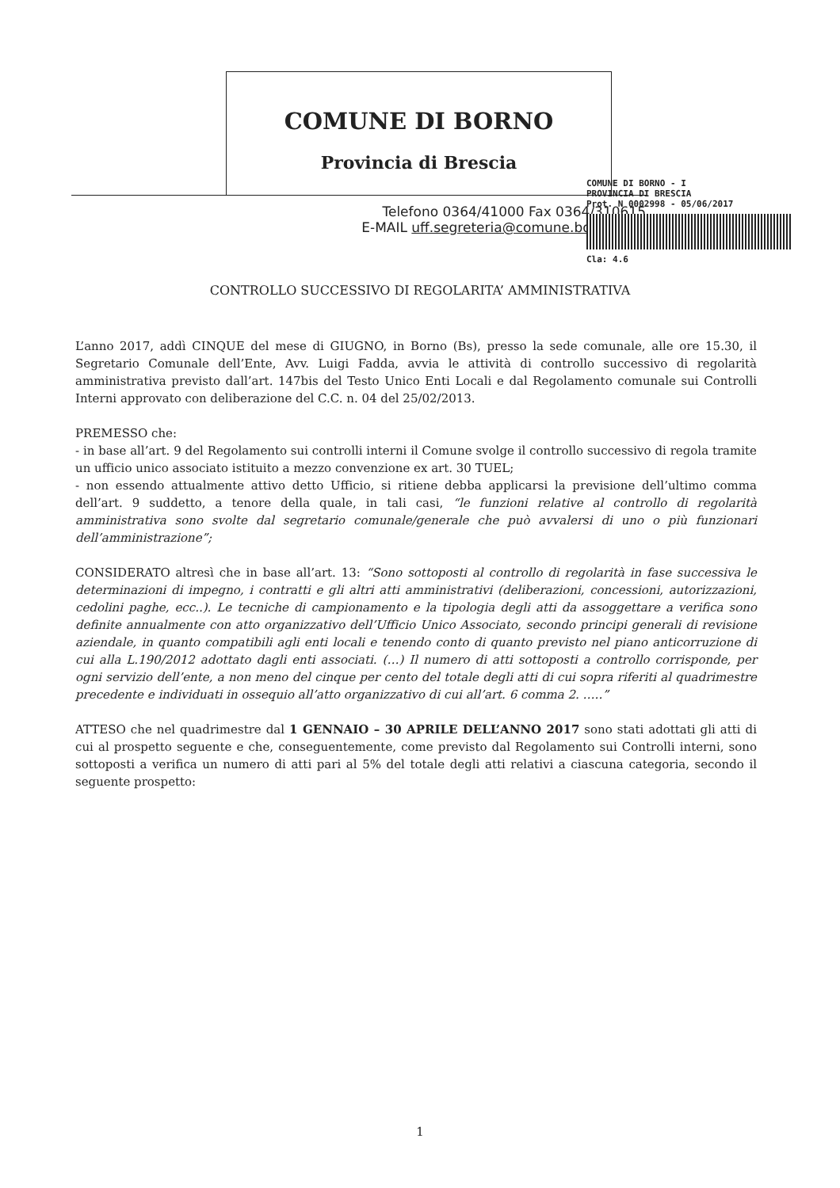COMUNE DI BORNO
Provincia di Brescia
COMUNE DI BORNO - I
PROVINCIA DI BRESCIA
Prot. N 0002998 - 05/06/2017
Cla: 4.6
Telefono 0364/41000 Fax 0364/310615
E-MAIL uff.segreteria@comune.borno.bs.it
CONTROLLO SUCCESSIVO DI REGOLARITA’ AMMINISTRATIVA
L’anno 2017, addì CINQUE del mese di GIUGNO, in Borno (Bs), presso la sede comunale, alle ore 15.30, il Segretario Comunale dell’Ente, Avv. Luigi Fadda, avvia le attività di controllo successivo di regolarità amministrativa previsto dall’art. 147bis del Testo Unico Enti Locali e dal Regolamento comunale sui Controlli Interni approvato con deliberazione del C.C. n. 04 del 25/02/2013.
PREMESSO che:
- in base all’art. 9 del Regolamento sui controlli interni il Comune svolge il controllo successivo di regola tramite un ufficio unico associato istituito a mezzo convenzione ex art. 30 TUEL;
- non essendo attualmente attivo detto Ufficio, si ritiene debba applicarsi la previsione dell’ultimo comma dell’art. 9 suddetto, a tenore della quale, in tali casi, “le funzioni relative al controllo di regolarità amministrativa sono svolte dal segretario comunale/generale che può avvalersi di uno o più funzionari dell’amministrazione”;
CONSIDERATO altresì che in base all’art. 13: “Sono sottoposti al controllo di regolarità in fase successiva le determinazioni di impegno, i contratti e gli altri atti amministrativi (deliberazioni, concessioni, autorizzazioni, cedolini paghe, ecc..). Le tecniche di campionamento e la tipologia degli atti da assoggettare a verifica sono definite annualmente con atto organizzativo dell’Ufficio Unico Associato, secondo principi generali di revisione aziendale, in quanto compatibili agli enti locali e tenendo conto di quanto previsto nel piano anticorruzione di cui alla L.190/2012 adottato dagli enti associati. (…) Il numero di atti sottoposti a controllo corrisponde, per ogni servizio dell’ente, a non meno del cinque per cento del totale degli atti di cui sopra riferiti al quadrimestre precedente e individuati in ossequio all’atto organizzativo di cui all’art. 6 comma 2. …..”
ATTESO che nel quadrimestre dal 1 GENNAIO – 30 APRILE DELL’ANNO 2017 sono stati adottati gli atti di cui al prospetto seguente e che, conseguentemente, come previsto dal Regolamento sui Controlli interni, sono sottoposti a verifica un numero di atti pari al 5% del totale degli atti relativi a ciascuna categoria, secondo il seguente prospetto:
1